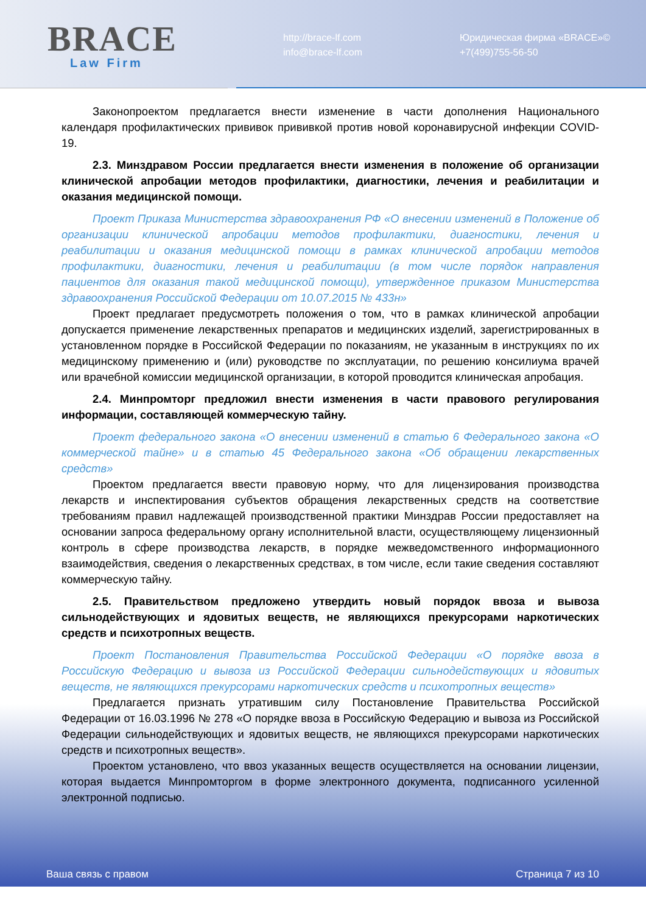BRACE
Law Firm
http://brace-lf.com
info@brace-lf.com
Юридическая фирма «BRACE»©
+7(499)755-56-50
Законопроектом предлагается внести изменение в части дополнения Национального календаря профилактических прививок прививкой против новой коронавирусной инфекции COVID-19.
2.3. Минздравом России предлагается внести изменения в положение об организации клинической апробации методов профилактики, диагностики, лечения и реабилитации и оказания медицинской помощи.
Проект Приказа Министерства здравоохранения РФ «О внесении изменений в Положение об организации клинической апробации методов профилактики, диагностики, лечения и реабилитации и оказания медицинской помощи в рамках клинической апробации методов профилактики, диагностики, лечения и реабилитации (в том числе порядок направления пациентов для оказания такой медицинской помощи), утвержденное приказом Министерства здравоохранения Российской Федерации от 10.07.2015 № 433н»
Проект предлагает предусмотреть положения о том, что в рамках клинической апробации допускается применение лекарственных препаратов и медицинских изделий, зарегистрированных в установленном порядке в Российской Федерации по показаниям, не указанным в инструкциях по их медицинскому применению и (или) руководстве по эксплуатации, по решению консилиума врачей или врачебной комиссии медицинской организации, в которой проводится клиническая апробация.
2.4. Минпромторг предложил внести изменения в части правового регулирования информации, составляющей коммерческую тайну.
Проект федерального закона «О внесении изменений в статью 6 Федерального закона «О коммерческой тайне» и в статью 45 Федерального закона «Об обращении лекарственных средств»
Проектом предлагается ввести правовую норму, что для лицензирования производства лекарств и инспектирования субъектов обращения лекарственных средств на соответствие требованиям правил надлежащей производственной практики Минздрав России предоставляет на основании запроса федеральному органу исполнительной власти, осуществляющему лицензионный контроль в сфере производства лекарств, в порядке межведомственного информационного взаимодействия, сведения о лекарственных средствах, в том числе, если такие сведения составляют коммерческую тайну.
2.5. Правительством предложено утвердить новый порядок ввоза и вывоза сильнодействующих и ядовитых веществ, не являющихся прекурсорами наркотических средств и психотропных веществ.
Проект Постановления Правительства Российской Федерации «О порядке ввоза в Российскую Федерацию и вывоза из Российской Федерации сильнодействующих и ядовитых веществ, не являющихся прекурсорами наркотических средств и психотропных веществ»
Предлагается признать утратившим силу Постановление Правительства Российской Федерации от 16.03.1996 № 278 «О порядке ввоза в Российскую Федерацию и вывоза из Российской Федерации сильнодействующих и ядовитых веществ, не являющихся прекурсорами наркотических средств и психотропных веществ».
Проектом установлено, что ввоз указанных веществ осуществляется на основании лицензии, которая выдается Минпромторгом в форме электронного документа, подписанного усиленной электронной подписью.
Ваша связь с правом Страница 7 из 10